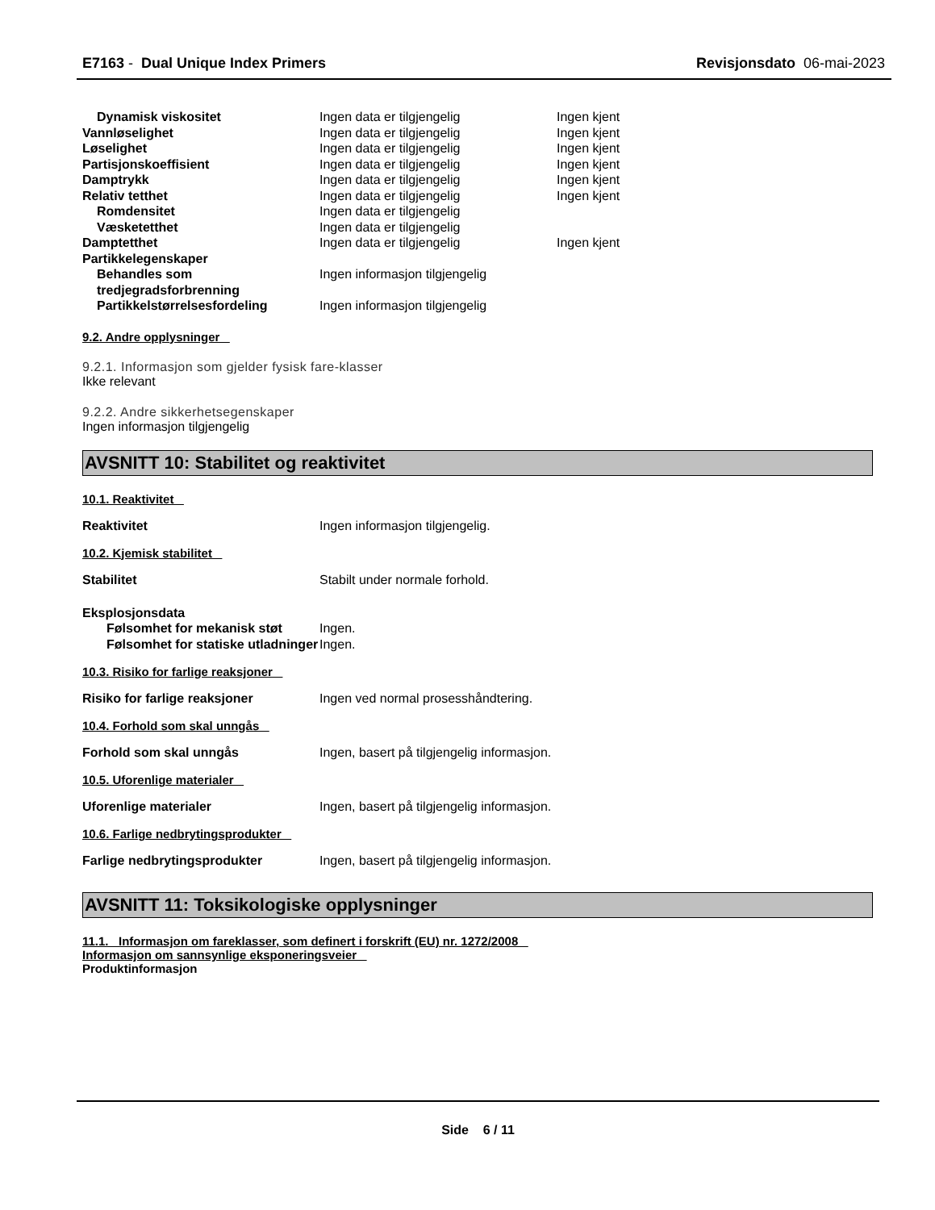E7163 - Dual Unique Index Primers Revisjonsdato 06-mai-2023
| Dynamisk viskositet | Ingen data er tilgjengelig | Ingen kjent |
| Vannløselighet | Ingen data er tilgjengelig | Ingen kjent |
| Løselighet | Ingen data er tilgjengelig | Ingen kjent |
| Partisjonskoeffisient | Ingen data er tilgjengelig | Ingen kjent |
| Damptrykk | Ingen data er tilgjengelig | Ingen kjent |
| Relativ tetthet | Ingen data er tilgjengelig | Ingen kjent |
| Romdensitet | Ingen data er tilgjengelig | |
| Væsketetthet | Ingen data er tilgjengelig | |
| Damptetthet | Ingen data er tilgjengelig | Ingen kjent |
| Partikkelegenskaper | | |
| Behandles som tredjegradsforbrenning | Ingen informasjon tilgjengelig | |
| Partikkelstørrelsesfordeling | Ingen informasjon tilgjengelig | |
9.2. Andre opplysninger
9.2.1. Informasjon som gjelder fysisk fare-klasser
Ikke relevant
9.2.2. Andre sikkerhetsegenskaper
Ingen informasjon tilgjengelig
AVSNITT 10: Stabilitet og reaktivitet
10.1. Reaktivitet
Reaktivitet Ingen informasjon tilgjengelig.
10.2. Kjemisk stabilitet
Stabilitet Stabilt under normale forhold.
| Eksplosjonsdata | |
| Følsomhet for mekanisk støt | Ingen. |
| Følsomhet for statiske utladninger | Ingen. |
10.3. Risiko for farlige reaksjoner
Risiko for farlige reaksjoner Ingen ved normal prosesshåndtering.
10.4. Forhold som skal unngås
Forhold som skal unngås Ingen, basert på tilgjengelig informasjon.
10.5. Uforenlige materialer
Uforenlige materialer Ingen, basert på tilgjengelig informasjon.
10.6. Farlige nedbrytingsprodukter
Farlige nedbrytingsprodukter Ingen, basert på tilgjengelig informasjon.
AVSNITT 11: Toksikologiske opplysninger
11.1. Informasjon om fareklasser, som definert i forskrift (EU) nr. 1272/2008
Informasjon om sannsynlige eksponeringsveier
Produktinformasjon
Side 6 / 11